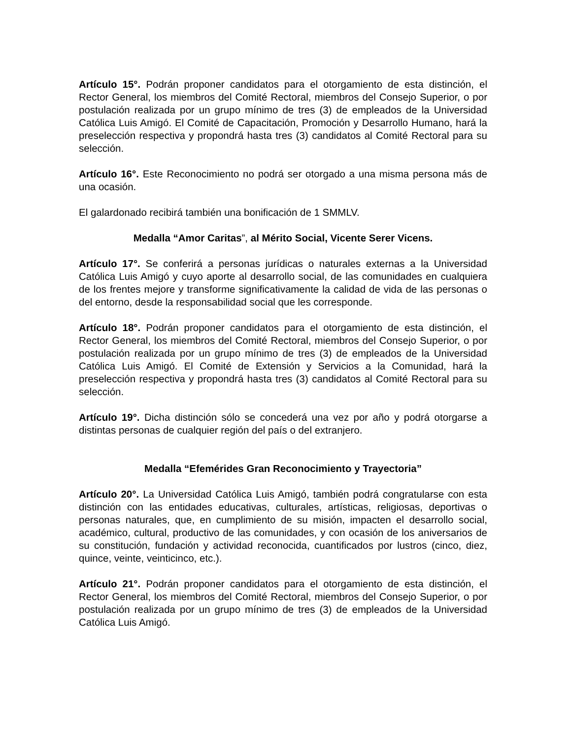Artículo 15°. Podrán proponer candidatos para el otorgamiento de esta distinción, el Rector General, los miembros del Comité Rectoral, miembros del Consejo Superior, o por postulación realizada por un grupo mínimo de tres (3) de empleados de la Universidad Católica Luis Amigó. El Comité de Capacitación, Promoción y Desarrollo Humano, hará la preselección respectiva y propondrá hasta tres (3) candidatos al Comité Rectoral para su selección.
Artículo 16°. Este Reconocimiento no podrá ser otorgado a una misma persona más de una ocasión.
El galardonado recibirá también una bonificación de 1 SMMLV.
Medalla “Amor Caritas”, al Mérito Social, Vicente Serer Vicens.
Artículo 17°. Se conferirá a personas jurídicas o naturales externas a la Universidad Católica Luis Amigó y cuyo aporte al desarrollo social, de las comunidades en cualquiera de los frentes mejore y transforme significativamente la calidad de vida de las personas o del entorno, desde la responsabilidad social que les corresponde.
Artículo 18°. Podrán proponer candidatos para el otorgamiento de esta distinción, el Rector General, los miembros del Comité Rectoral, miembros del Consejo Superior, o por postulación realizada por un grupo mínimo de tres (3) de empleados de la Universidad Católica Luis Amigó. El Comité de Extensión y Servicios a la Comunidad, hará la preselección respectiva y propondrá hasta tres (3) candidatos al Comité Rectoral para su selección.
Artículo 19°. Dicha distinción sólo se concederá una vez por año y podrá otorgarse a distintas personas de cualquier región del país o del extranjero.
Medalla “Efemérides Gran Reconocimiento y Trayectoria”
Artículo 20°. La Universidad Católica Luis Amigó, también podrá congratularse con esta distinción con las entidades educativas, culturales, artísticas, religiosas, deportivas o personas naturales, que, en cumplimiento de su misión, impacten el desarrollo social, académico, cultural, productivo de las comunidades, y con ocasión de los aniversarios de su constitución, fundación y actividad reconocida, cuantificados por lustros (cinco, diez, quince, veinte, veinticinco, etc.).
Artículo 21°. Podrán proponer candidatos para el otorgamiento de esta distinción, el Rector General, los miembros del Comité Rectoral, miembros del Consejo Superior, o por postulación realizada por un grupo mínimo de tres (3) de empleados de la Universidad Católica Luis Amigó.